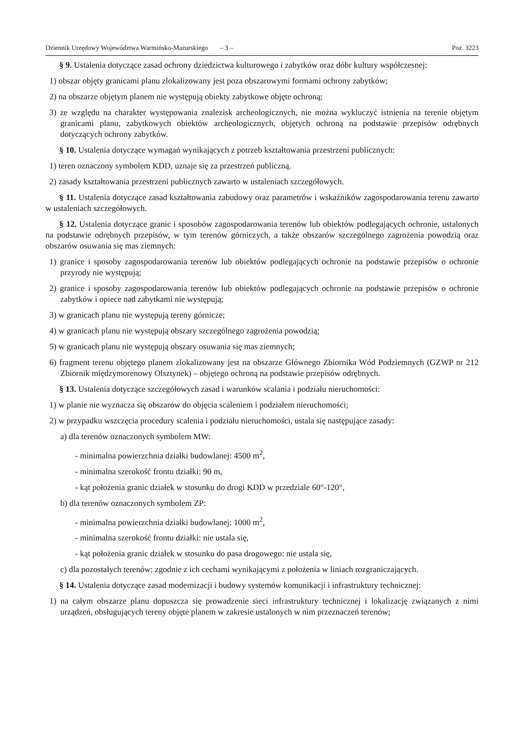Dziennik Urzędowy Województwa Warmińsko-Mazurskiego – 3 – Poz. 3223
§ 9. Ustalenia dotyczące zasad ochrony dziedzictwa kulturowego i zabytków oraz dóbr kultury współczesnej:
1) obszar objęty granicami planu zlokalizowany jest poza obszarowymi formami ochrony zabytków;
2) na obszarze objętym planem nie występują obiekty zabytkowe objęte ochroną;
3) ze względu na charakter występowania znalezisk archeologicznych, nie można wykluczyć istnienia na terenie objętym granicami planu, zabytkowych obiektów archeologicznych, objętych ochroną na podstawie przepisów odrębnych dotyczących ochrony zabytków.
§ 10. Ustalenia dotyczące wymagań wynikających z potrzeb kształtowania przestrzeni publicznych:
1) teren oznaczony symbolem KDD, uznaje się za przestrzeń publiczną.
2) zasady kształtowania przestrzeni publicznych zawarto w ustaleniach szczegółowych.
§ 11. Ustalenia dotyczące zasad kształtowania zabudowy oraz parametrów i wskaźników zagospodarowania terenu zawarto w ustaleniach szczegółowych.
§ 12. Ustalenia dotyczące granic i sposobów zagospodarowania terenów lub obiektów podlegających ochronie, ustalonych na podstawie odrębnych przepisów, w tym terenów górniczych, a także obszarów szczególnego zagrożenia powodzią oraz obszarów osuwania się mas ziemnych:
1) granice i sposoby zagospodarowania terenów lub obiektów podlegających ochronie na podstawie przepisów o ochronie przyrody nie występują;
2) granice i sposoby zagospodarowania terenów lub obiektów podlegających ochronie na podstawie przepisów o ochronie zabytków i opiece nad zabytkami nie występują;
3) w granicach planu nie występują tereny górnicze;
4) w granicach planu nie występują obszary szczególnego zagrożenia powodzią;
5) w granicach planu nie występują obszary osuwania się mas ziemnych;
6) fragment terenu objętego planem zlokalizowany jest na obszarze Głównego Zbiornika Wód Podziemnych (GZWP nr 212 Zbiornik międzymorenowy Olsztynek) – objętego ochroną na podstawie przepisów odrębnych.
§ 13. Ustalenia dotyczące szczegółowych zasad i warunków scalania i podziału nieruchomości:
1) w planie nie wyznacza się obszarów do objęcia scaleniem i podziałem nieruchomości;
2) w przypadku wszczęcia procedury scalenia i podziału nieruchomości, ustala się następujące zasady:
a) dla terenów oznaczonych symbolem MW:
- minimalna powierzchnia działki budowlanej: 4500 m<sup>2</sup>,
- minimalna szerokość frontu działki: 90 m,
- kąt położenia granic działek w stosunku do drogi KDD w przedziale 60°-120°,
b) dla terenów oznaczonych symbolem ZP:
- minimalna powierzchnia działki budowlanej: 1000 m<sup>2</sup>,
- minimalna szerokość frontu działki: nie ustala się,
- kąt położenia granic działek w stosunku do pasa drogowego: nie ustala się,
c) dla pozostałych terenów: zgodnie z ich cechami wynikającymi z położenia w liniach rozgraniczających.
§ 14. Ustalenia dotyczące zasad modernizacji i budowy systemów komunikacji i infrastruktury technicznej:
1) na całym obszarze planu dopuszcza się prowadzenie sieci infrastruktury technicznej i lokalizację związanych z nimi urządzeń, obsługujących tereny objęte planem w zakresie ustalonych w nim przeznaczeń terenów;